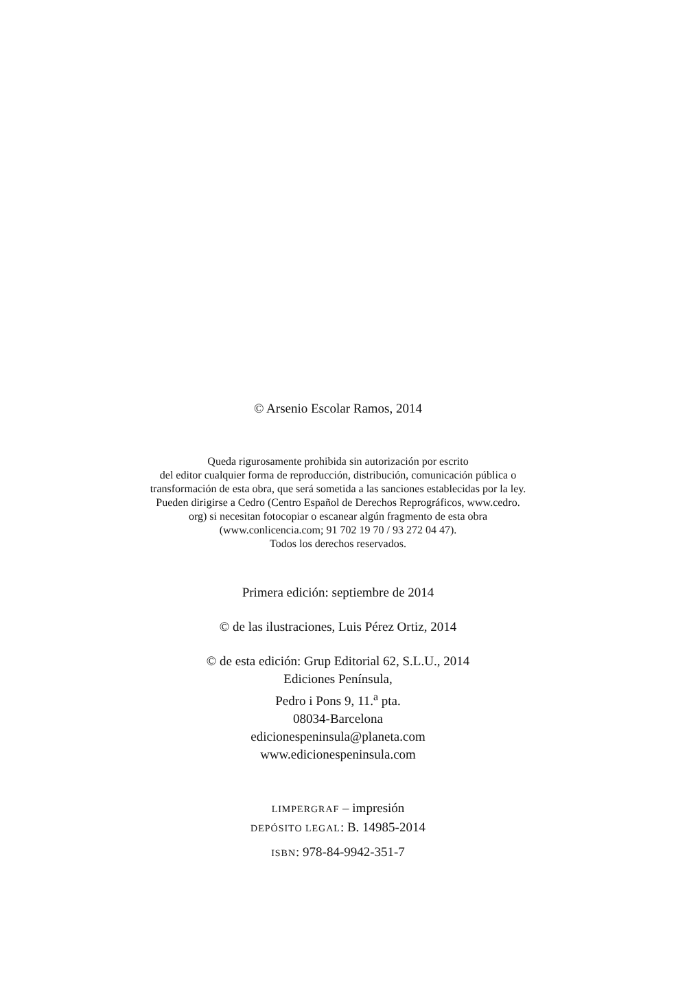© Arsenio Escolar Ramos, 2014
Queda rigurosamente prohibida sin autorización por escrito
del editor cualquier forma de reproducción, distribución, comunicación pública o
transformación de esta obra, que será sometida a las sanciones establecidas por la ley.
Pueden dirigirse a Cedro (Centro Español de Derechos Reprográficos, www.cedro.
org) si necesitan fotocopiar o escanear algún fragmento de esta obra
(www.conlicencia.com; 91 702 19 70 / 93 272 04 47).
Todos los derechos reservados.
Primera edición: septiembre de 2014
© de las ilustraciones, Luis Pérez Ortiz, 2014
© de esta edición: Grup Editorial 62, S.L.U., 2014
Ediciones Península,
Pedro i Pons 9, 11.<sup>a</sup> pta.
08034-Barcelona
edicionespeninsula@planeta.com
www.edicionespeninsula.com
LIMPERGRAF – impresión
DEPÓSITO LEGAL: B. 14985-2014
ISBN: 978-84-9942-351-7